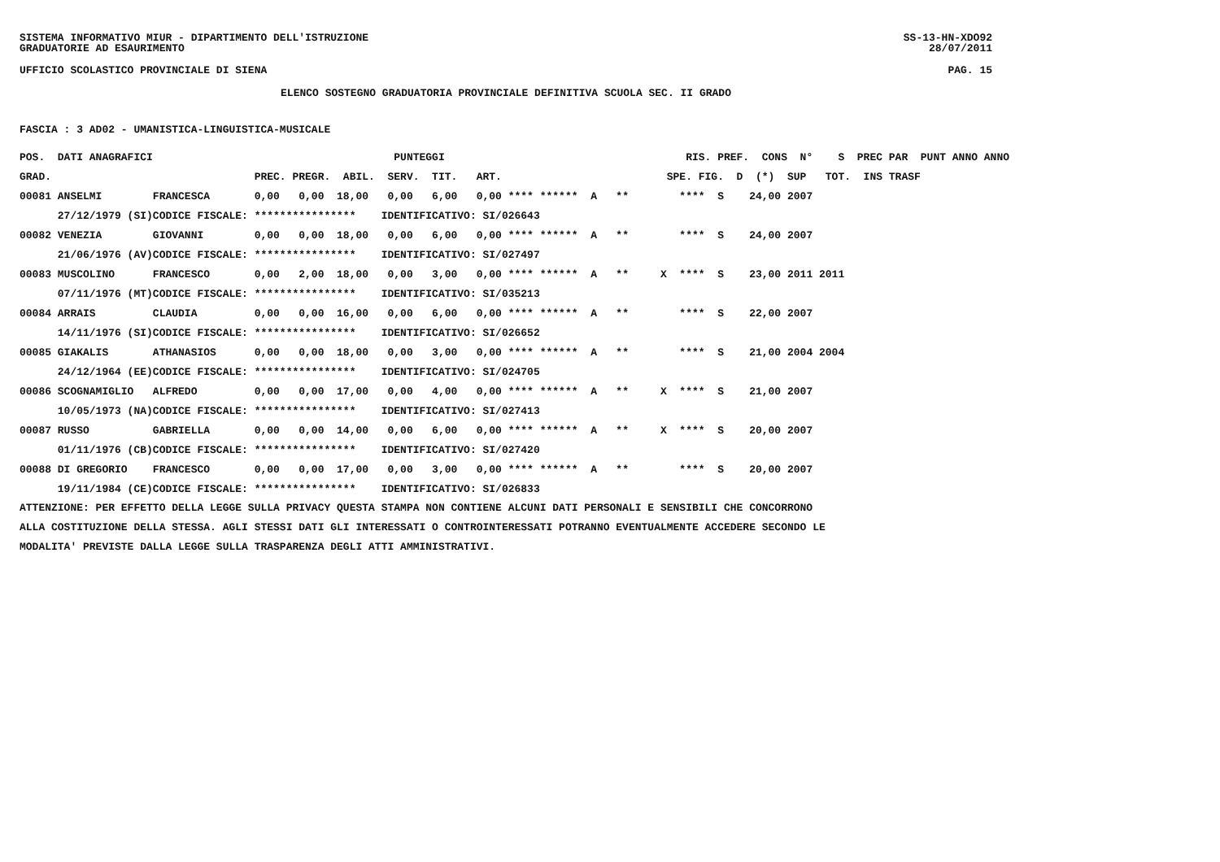SISTEMA INFORMATIVO MIUR - DIPARTIMENTO DELL'ISTRUZIONE SS-13-HN-XDO92
GRADUATORIE AD ESAURIMENTO 28/07/2011
UFFICIO SCOLASTICO PROVINCIALE DI SIENA PAG. 15
ELENCO SOSTEGNO GRADUATORIA PROVINCIALE DEFINITIVA SCUOLA SEC. II GRADO
FASCIA : 3 AD02 - UMANISTICA-LINGUISTICA-MUSICALE
| POS. DATI ANAGRAFICI | | PUNTEGGI | RIS. PREF. CONS N° S PREC PAR PUNT ANNO ANNO |
| --- | --- | --- | --- |
| GRAD. | | PREC. PREGR. ABIL. SERV. TIT. ART. | SPE. FIG. D (*) SUP TOT. INS TRASF |
| 00081 ANSELMI | FRANCESCA | 0,00 0,00 18,00 0,00 6,00 0,00 **** ****** | A ** **** S 24,00 2007 |
| 27/12/1979 (SI) | CODICE FISCALE: | **************** IDENTIFICATIVO: SI/026643 | |
| 00082 VENEZIA | GIOVANNI | 0,00 0,00 18,00 0,00 6,00 0,00 **** ****** | A ** **** S 24,00 2007 |
| 21/06/1976 (AV) | CODICE FISCALE: | **************** IDENTIFICATIVO: SI/027497 | |
| 00083 MUSCOLINO | FRANCESCO | 0,00 2,00 18,00 0,00 3,00 0,00 **** ****** | A ** X **** S 23,00 2011 2011 |
| 07/11/1976 (MT) | CODICE FISCALE: | **************** IDENTIFICATIVO: SI/035213 | |
| 00084 ARRAIS | CLAUDIA | 0,00 0,00 16,00 0,00 6,00 0,00 **** ****** | A ** **** S 22,00 2007 |
| 14/11/1976 (SI) | CODICE FISCALE: | **************** IDENTIFICATIVO: SI/026652 | |
| 00085 GIAKALIS | ATHANASIOS | 0,00 0,00 18,00 0,00 3,00 0,00 **** ****** | A ** **** S 21,00 2004 2004 |
| 24/12/1964 (EE) | CODICE FISCALE: | **************** IDENTIFICATIVO: SI/024705 | |
| 00086 SCOGNAMIGLIO | ALFREDO | 0,00 0,00 17,00 0,00 4,00 0,00 **** ****** | A ** X **** S 21,00 2007 |
| 10/05/1973 (NA) | CODICE FISCALE: | **************** IDENTIFICATIVO: SI/027413 | |
| 00087 RUSSO | GABRIELLA | 0,00 0,00 14,00 0,00 6,00 0,00 **** ****** | A ** X **** S 20,00 2007 |
| 01/11/1976 (CB) | CODICE FISCALE: | **************** IDENTIFICATIVO: SI/027420 | |
| 00088 DI GREGORIO | FRANCESCO | 0,00 0,00 17,00 0,00 3,00 0,00 **** ****** | A ** **** S 20,00 2007 |
| 19/11/1984 (CE) | CODICE FISCALE: | **************** IDENTIFICATIVO: SI/026833 | |
ATTENZIONE: PER EFFETTO DELLA LEGGE SULLA PRIVACY QUESTA STAMPA NON CONTIENE ALCUNI DATI PERSONALI E SENSIBILI CHE CONCORRONO
ALLA COSTITUZIONE DELLA STESSA. AGLI STESSI DATI GLI INTERESSATI O CONTROINTERESSATI POTRANNO EVENTUALMENTE ACCEDERE SECONDO LE
MODALITA' PREVISTE DALLA LEGGE SULLA TRASPARENZA DEGLI ATTI AMMINISTRATIVI.